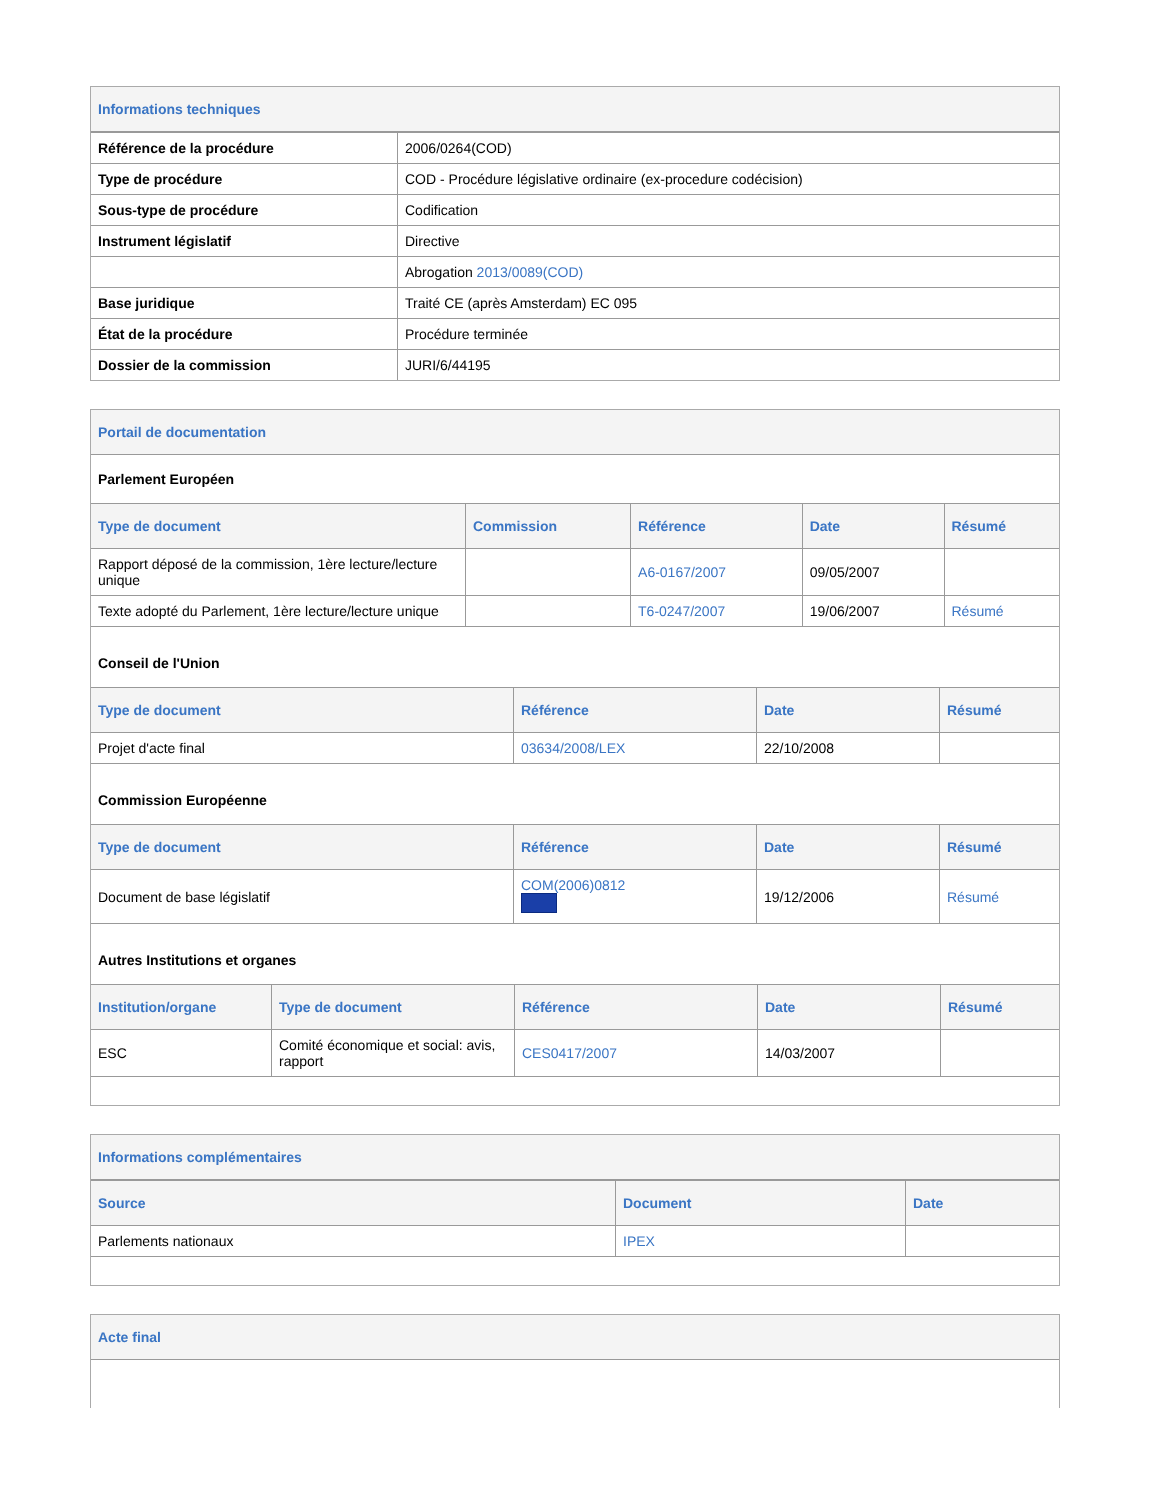Informations techniques
| Référence de la procédure | 2006/0264(COD) |
| Type de procédure | COD - Procédure législative ordinaire (ex-procedure codécision) |
| Sous-type de procédure | Codification |
| Instrument législatif | Directive |
| | Abrogation 2013/0089(COD) |
| Base juridique | Traité CE (après Amsterdam) EC 095 |
| État de la procédure | Procédure terminée |
| Dossier de la commission | JURI/6/44195 |
Portail de documentation
Parlement Européen
| Type de document | Commission | Référence | Date | Résumé |
| --- | --- | --- | --- | --- |
| Rapport déposé de la commission, 1ère lecture/lecture unique | | A6-0167/2007 | 09/05/2007 | |
| Texte adopté du Parlement, 1ère lecture/lecture unique | | T6-0247/2007 | 19/06/2007 | Résumé |
Conseil de l'Union
| Type de document | Référence | Date | Résumé |
| --- | --- | --- | --- |
| Projet d'acte final | 03634/2008/LEX | 22/10/2008 | |
Commission Européenne
| Type de document | Référence | Date | Résumé |
| --- | --- | --- | --- |
| Document de base législatif | COM(2006)0812 | 19/12/2006 | Résumé |
Autres Institutions et organes
| Institution/organe | Type de document | Référence | Date | Résumé |
| --- | --- | --- | --- | --- |
| ESC | Comité économique et social: avis, rapport | CES0417/2007 | 14/03/2007 | |
Informations complémentaires
| Source | Document | Date |
| --- | --- | --- |
| Parlements nationaux | IPEX | |
Acte final